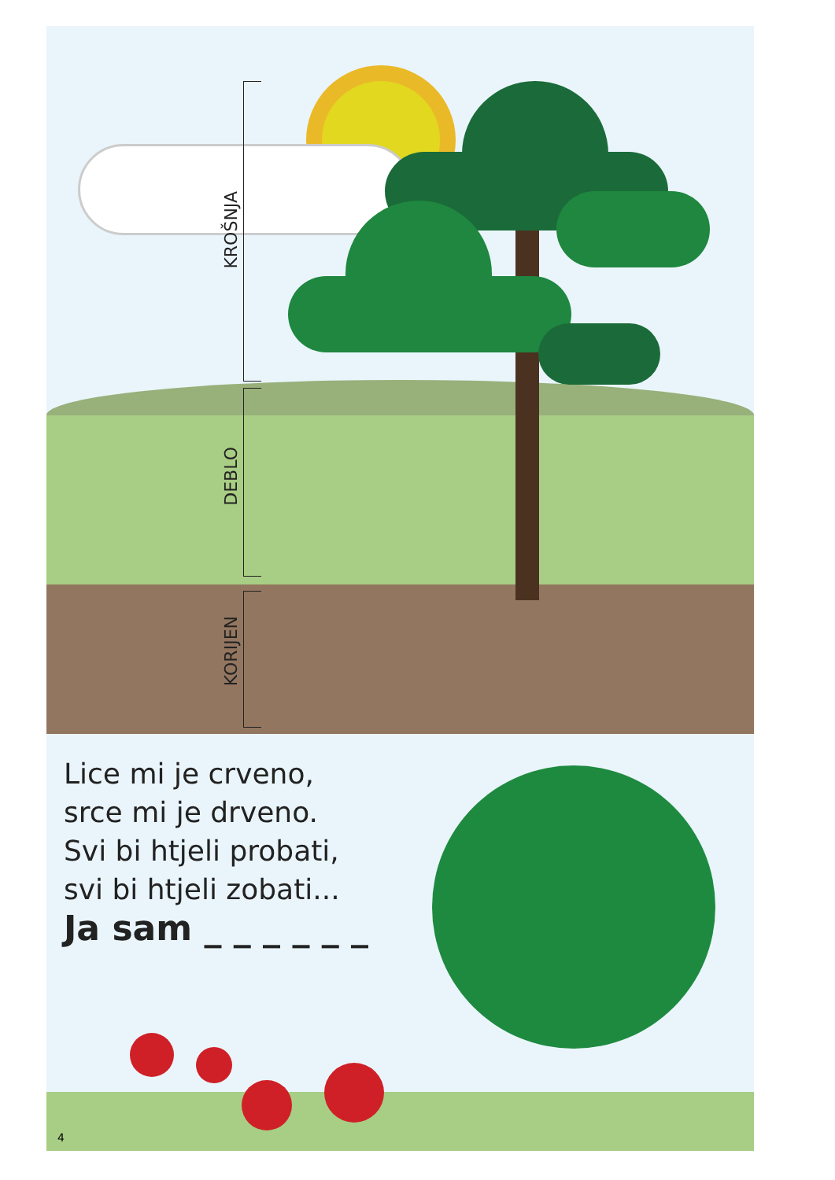KROŠNJA
DEBLO
KORIJEN
Lice mi je crveno,
srce mi je drveno.
Svi bi htjeli probati,
svi bi htjeli zobati...
Ja sam _ _ _ _ _ _
4